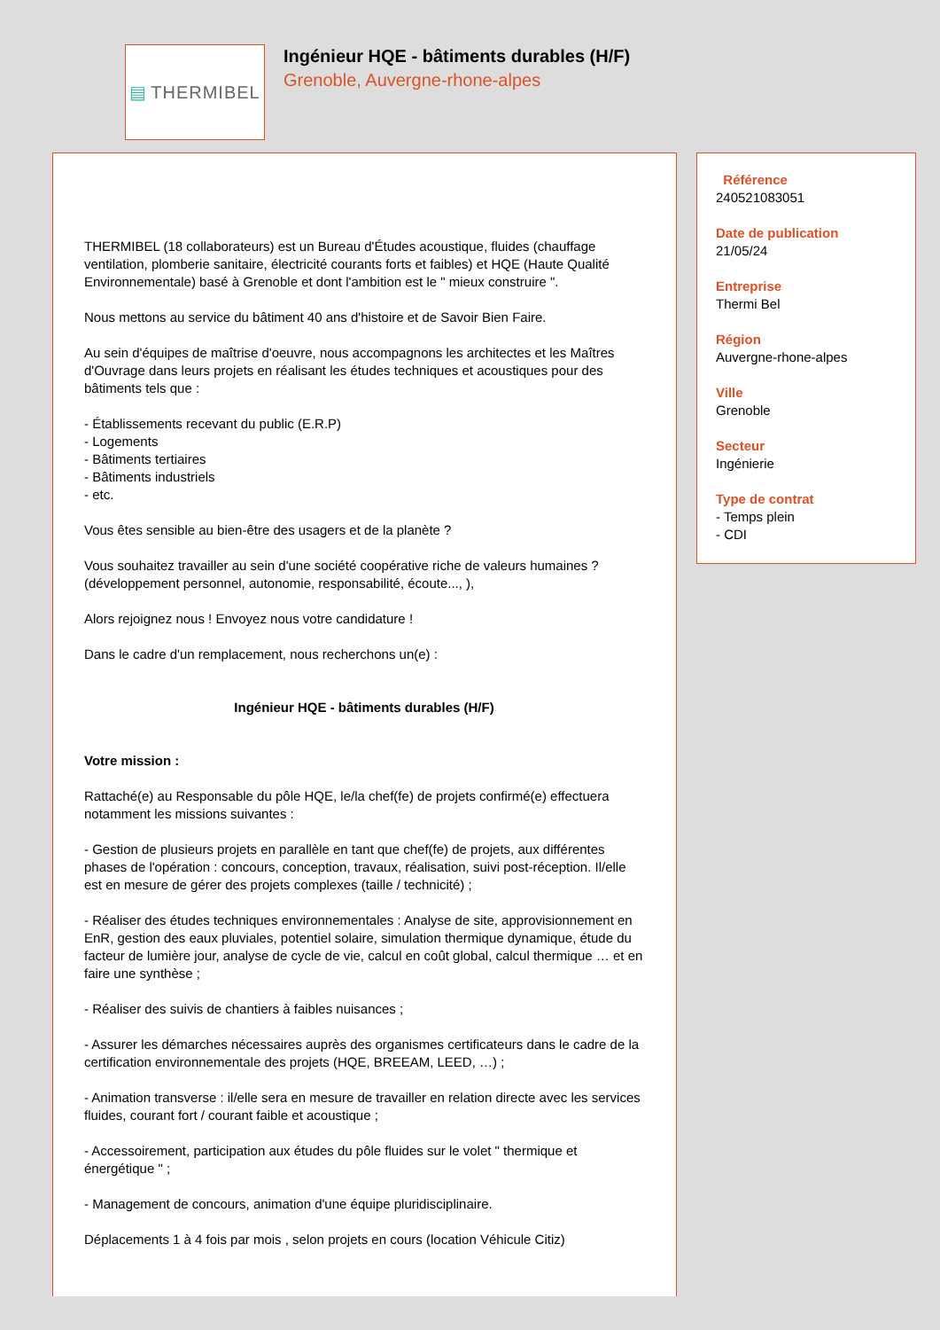▤ THERMIBEL
Ingénieur HQE - bâtiments durables (H/F)
Grenoble, Auvergne-rhone-alpes
THERMIBEL (18 collaborateurs) est un Bureau d'Études acoustique, fluides (chauffage ventilation, plomberie sanitaire, électricité courants forts et faibles) et HQE (Haute Qualité Environnementale) basé à Grenoble et dont l'ambition est le " mieux construire ".
Nous mettons au service du bâtiment 40 ans d'histoire et de Savoir Bien Faire.
Au sein d'équipes de maîtrise d'oeuvre, nous accompagnons les architectes et les Maîtres d'Ouvrage dans leurs projets en réalisant les études techniques et acoustiques pour des bâtiments tels que :
- Établissements recevant du public (E.R.P)
- Logements
- Bâtiments tertiaires
- Bâtiments industriels
- etc.
Vous êtes sensible au bien-être des usagers et de la planète ?
Vous souhaitez travailler au sein d'une société coopérative riche de valeurs humaines ?
(développement personnel, autonomie, responsabilité, écoute..., ),
Alors rejoignez nous ! Envoyez nous votre candidature !
Dans le cadre d'un remplacement, nous recherchons un(e) :
Ingénieur HQE - bâtiments durables (H/F)
Votre mission :
Rattaché(e) au Responsable du pôle HQE, le/la chef(fe) de projets confirmé(e) effectuera notamment les missions suivantes :
- Gestion de plusieurs projets en parallèle en tant que chef(fe) de projets, aux différentes phases de l'opération : concours, conception, travaux, réalisation, suivi post-réception. Il/elle est en mesure de gérer des projets complexes (taille / technicité) ;
- Réaliser des études techniques environnementales : Analyse de site, approvisionnement en EnR, gestion des eaux pluviales, potentiel solaire, simulation thermique dynamique, étude du facteur de lumière jour, analyse de cycle de vie, calcul en coût global, calcul thermique … et en faire une synthèse ;
- Réaliser des suivis de chantiers à faibles nuisances ;
- Assurer les démarches nécessaires auprès des organismes certificateurs dans le cadre de la certification environnementale des projets (HQE, BREEAM, LEED, …) ;
- Animation transverse : il/elle sera en mesure de travailler en relation directe avec les services fluides, courant fort / courant faible et acoustique ;
- Accessoirement, participation aux études du pôle fluides sur le volet " thermique et énergétique " ;
- Management de concours, animation d'une équipe pluridisciplinaire.
Déplacements 1 à 4 fois par mois , selon projets en cours (location Véhicule Citiz)
Référence
240521083051
Date de publication
21/05/24
Entreprise
Thermi Bel
Région
Auvergne-rhone-alpes
Ville
Grenoble
Secteur
Ingénierie
Type de contrat
- Temps plein
- CDI